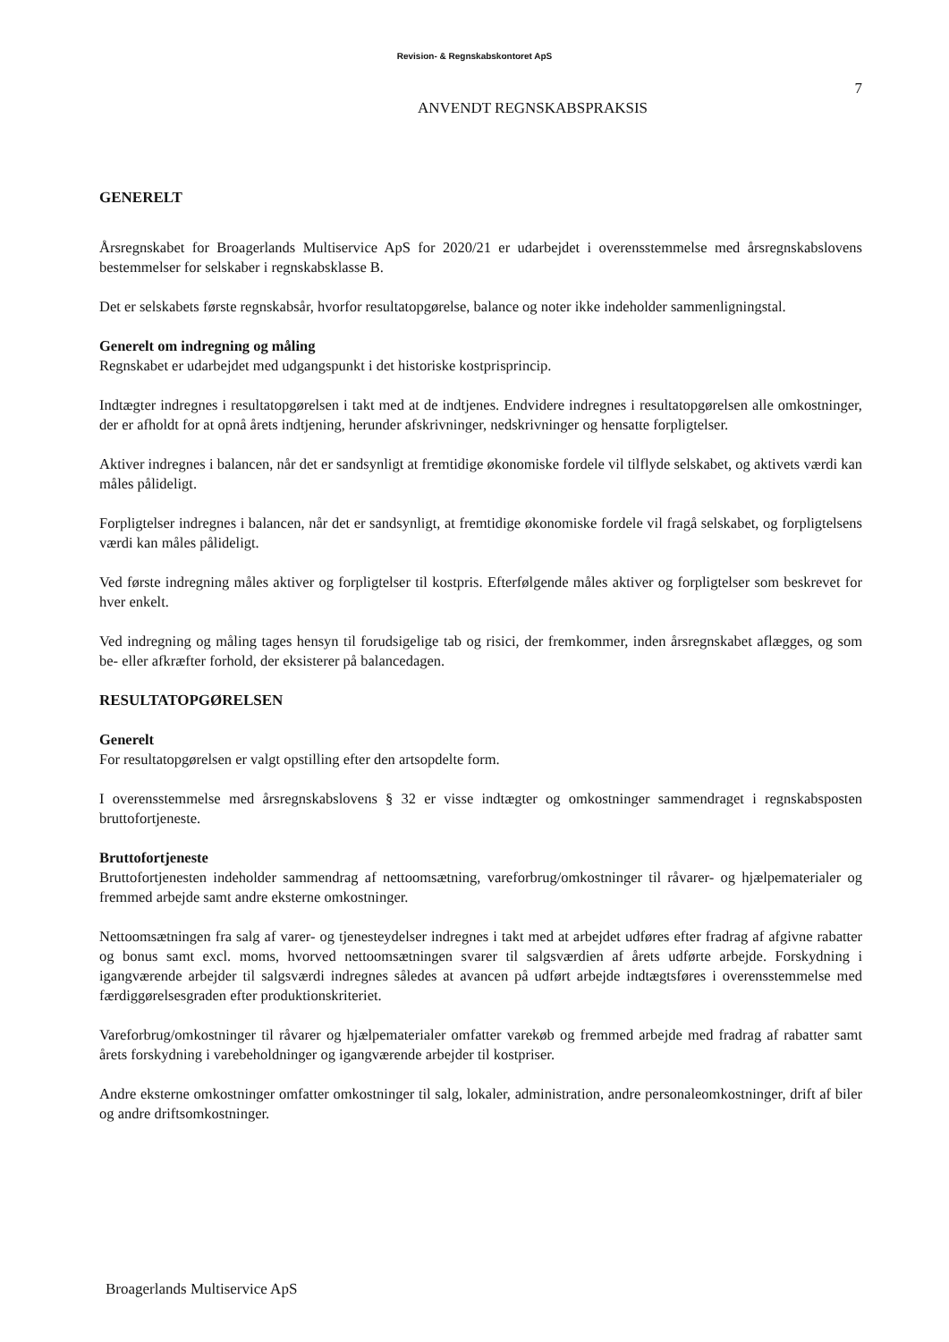Revision- & Regnskabskontoret ApS
7
ANVENDT REGNSKABSPRAKSIS
GENERELT
Årsregnskabet for Broagerlands Multiservice ApS for 2020/21 er udarbejdet i overensstemmelse med årsregnskabslovens bestemmelser for selskaber i regnskabsklasse B.
Det er selskabets første regnskabsår, hvorfor resultatopgørelse, balance og noter ikke indeholder sammenligningstal.
Generelt om indregning og måling
Regnskabet er udarbejdet med udgangspunkt i det historiske kostprisprincip.
Indtægter indregnes i resultatopgørelsen i takt med at de indtjenes. Endvidere indregnes i resultatopgørelsen alle omkostninger, der er afholdt for at opnå årets indtjening, herunder afskrivninger, nedskrivninger og hensatte forpligtelser.
Aktiver indregnes i balancen, når det er sandsynligt at fremtidige økonomiske fordele vil tilflyde selskabet, og aktivets værdi kan måles pålideligt.
Forpligtelser indregnes i balancen, når det er sandsynligt, at fremtidige økonomiske fordele vil fragå selskabet, og forpligtelsens værdi kan måles pålideligt.
Ved første indregning måles aktiver og forpligtelser til kostpris. Efterfølgende måles aktiver og forpligtelser som beskrevet for hver enkelt.
Ved indregning og måling tages hensyn til forudsigelige tab og risici, der fremkommer, inden årsregnskabet aflægges, og som be- eller afkræfter forhold, der eksisterer på balancedagen.
RESULTATOPGØRELSEN
Generelt
For resultatopgørelsen er valgt opstilling efter den artsopdelte form.
I overensstemmelse med årsregnskabslovens § 32 er visse indtægter og omkostninger sammendraget i regnskabsposten bruttofortjeneste.
Bruttofortjeneste
Bruttofortjenesten indeholder sammendrag af nettoomsætning, vareforbrug/omkostninger til råvarer- og hjælpematerialer og fremmed arbejde samt andre eksterne omkostninger.
Nettoomsætningen fra salg af varer- og tjenesteydelser indregnes i takt med at arbejdet udføres efter fradrag af afgivne rabatter og bonus samt excl. moms, hvorved nettoomsætningen svarer til salgsværdien af årets udførte arbejde. Forskydning i igangværende arbejder til salgsværdi indregnes således at avancen på udført arbejde indtægtsføres i overensstemmelse med færdiggørelsesgraden efter produktionskriteriet.
Vareforbrug/omkostninger til råvarer og hjælpematerialer omfatter varekøb og fremmed arbejde med fradrag af rabatter samt årets forskydning i varebeholdninger og igangværende arbejder til kostpriser.
Andre eksterne omkostninger omfatter omkostninger til salg, lokaler, administration, andre personaleomkostninger, drift af biler og andre driftsomkostninger.
Broagerlands Multiservice ApS